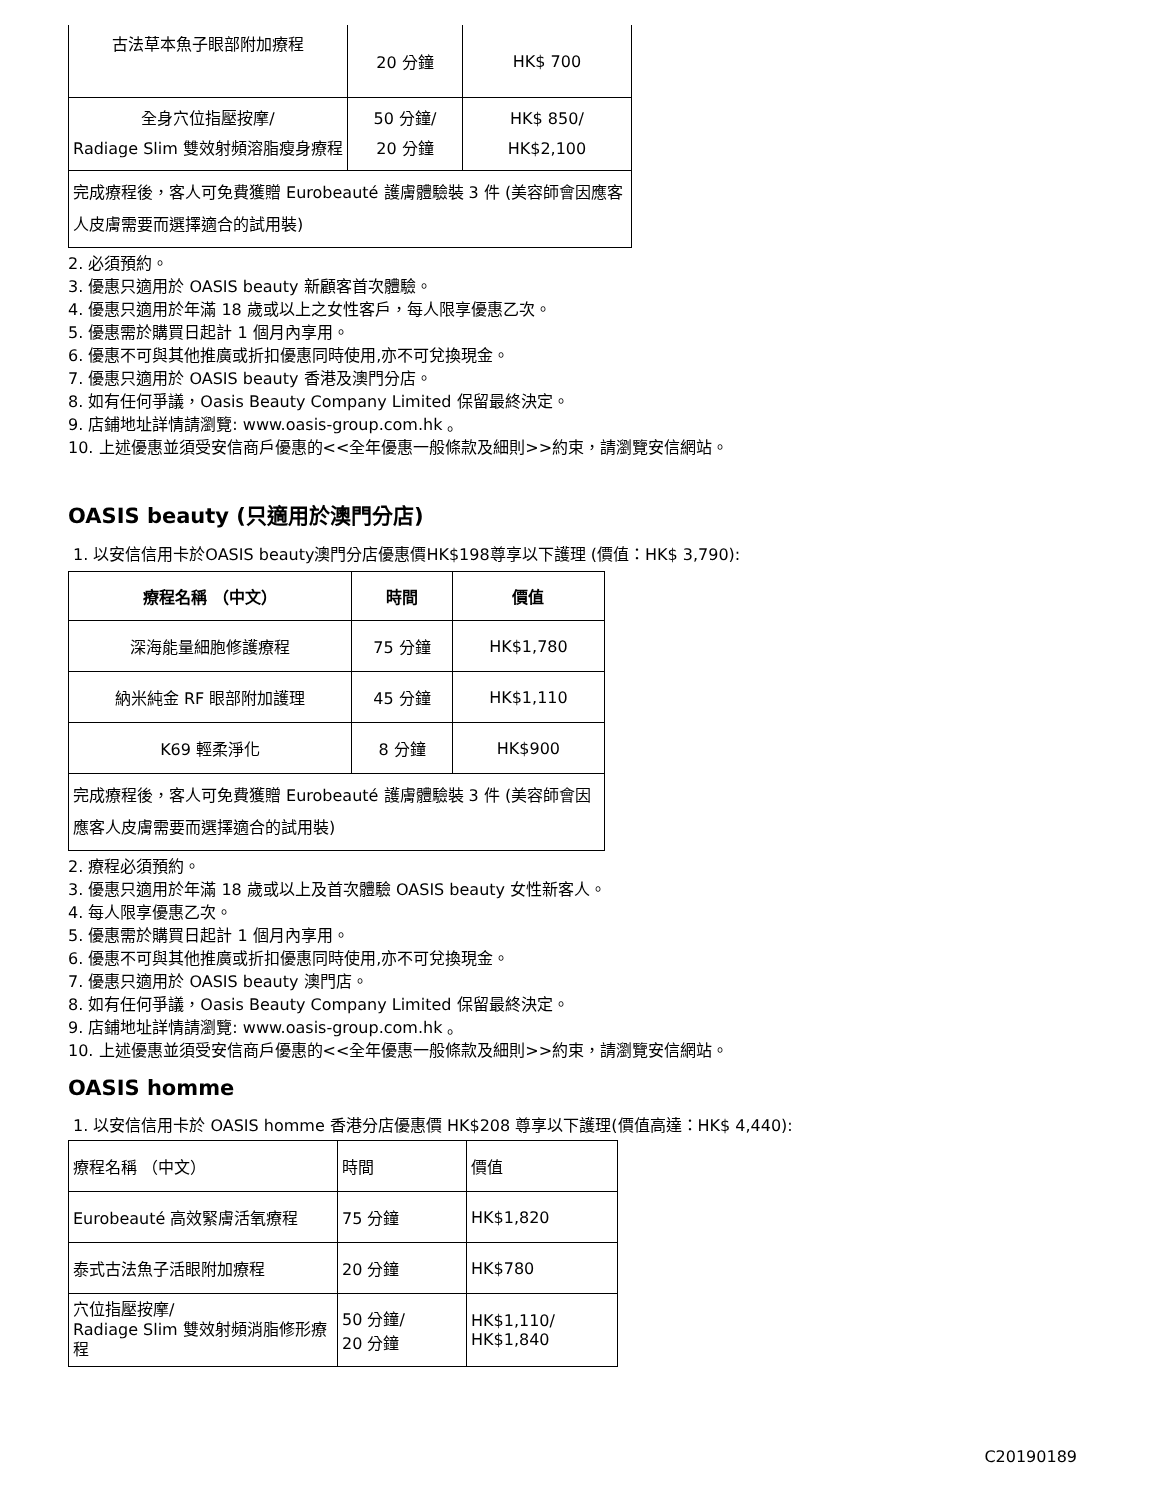| 古法草本魚子眼部附加療程 | 20 分鐘 | HK$ 700 |
| 全身穴位指壓按摩/ Radiage Slim 雙效射頻溶脂瘦身療程 | 50 分鐘/ 20 分鐘 | HK$ 850/ HK$2,100 |
| 完成療程後，客人可免費獲贈 Eurobeauté 護膚體驗裝 3 件 (美容師會因應客人皮膚需要而選擇適合的試用裝) | | |
2. 必須預約。
3. 優惠只適用於 OASIS beauty 新顧客首次體驗。
4. 優惠只適用於年滿 18 歲或以上之女性客戶，每人限享優惠乙次。
5. 優惠需於購買日起計 1 個月內享用。
6. 優惠不可與其他推廣或折扣優惠同時使用,亦不可兌換現金。
7. 優惠只適用於 OASIS beauty 香港及澳門分店。
8. 如有任何爭議，Oasis Beauty Company Limited 保留最終決定。
9. 店鋪地址詳情請瀏覽: www.oasis-group.com.hk 。
10. 上述優惠並須受安信商戶優惠的<<全年優惠一般條款及細則>>約束，請瀏覽安信網站。
OASIS beauty (只適用於澳門分店)
1. 以安信信用卡於OASIS beauty澳門分店優惠價HK$198尊享以下護理 (價值：HK$ 3,790):
| 療程名稱 （中文） | 時間 | 價值 |
| --- | --- | --- |
| 深海能量細胞修護療程 | 75 分鐘 | HK$1,780 |
| 納米純金 RF 眼部附加護理 | 45 分鐘 | HK$1,110 |
| K69 輕柔淨化 | 8 分鐘 | HK$900 |
| 完成療程後，客人可免費獲贈 Eurobeauté 護膚體驗裝 3 件 (美容師會因應客人皮膚需要而選擇適合的試用裝) | | |
2. 療程必須預約。
3. 優惠只適用於年滿 18 歲或以上及首次體驗 OASIS beauty 女性新客人。
4. 每人限享優惠乙次。
5. 優惠需於購買日起計 1 個月內享用。
6. 優惠不可與其他推廣或折扣優惠同時使用,亦不可兌換現金。
7. 優惠只適用於 OASIS beauty 澳門店。
8. 如有任何爭議，Oasis Beauty Company Limited 保留最終決定。
9. 店鋪地址詳情請瀏覽: www.oasis-group.com.hk 。
10. 上述優惠並須受安信商戶優惠的<<全年優惠一般條款及細則>>約束，請瀏覽安信網站。
OASIS homme
1. 以安信信用卡於 OASIS homme 香港分店優惠價 HK$208 尊享以下護理(價值高達：HK$ 4,440):
| 療程名稱 （中文） | 時間 | 價值 |
| Eurobeauté 高效緊膚活氧療程 | 75 分鐘 | HK$1,820 |
| 泰式古法魚子活眼附加療程 | 20 分鐘 | HK$780 |
| 穴位指壓按摩/ Radiage Slim 雙效射頻消脂修形療程 | 50 分鐘/ 20 分鐘 | HK$1,110/ HK$1,840 |
C20190189